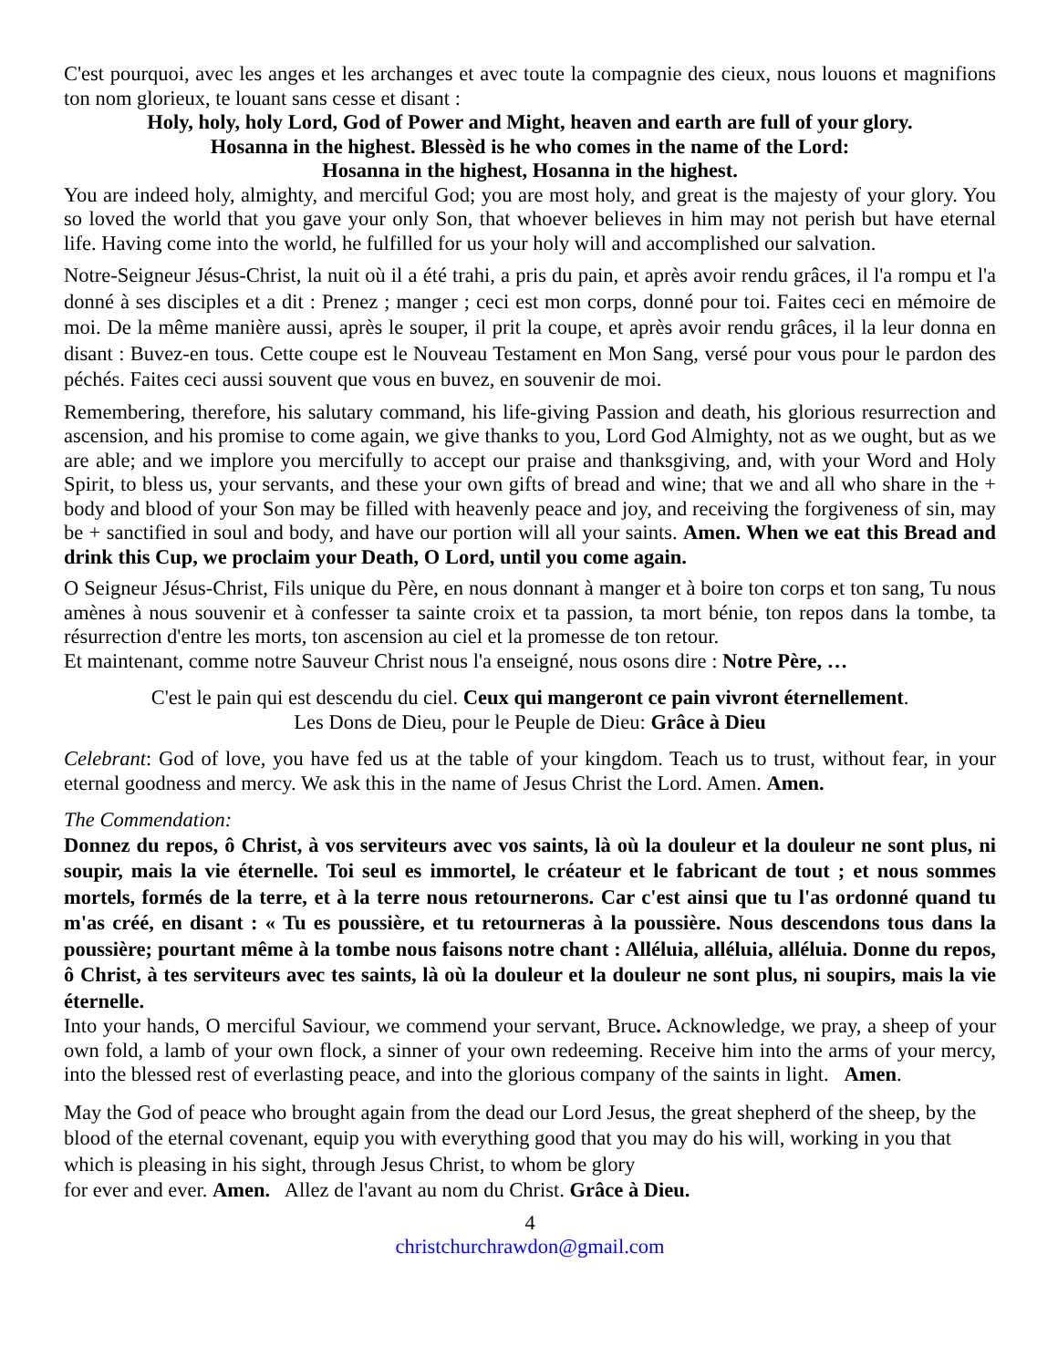C'est pourquoi, avec les anges et les archanges et avec toute la compagnie des cieux, nous louons et magnifions ton nom glorieux, te louant sans cesse et disant :
Holy, holy, holy Lord, God of Power and Might, heaven and earth are full of your glory.
Hosanna in the highest. Blessèd is he who comes in the name of the Lord:
Hosanna in the highest, Hosanna in the highest.
You are indeed holy, almighty, and merciful God; you are most holy, and great is the majesty of your glory. You so loved the world that you gave your only Son, that whoever believes in him may not perish but have eternal life. Having come into the world, he fulfilled for us your holy will and accomplished our salvation.
Notre-Seigneur Jésus-Christ, la nuit où il a été trahi, a pris du pain, et après avoir rendu grâces, il l'a rompu et l'a donné à ses disciples et a dit : Prenez ; manger ; ceci est mon corps, donné pour toi. Faites ceci en mémoire de moi. De la même manière aussi, après le souper, il prit la coupe, et après avoir rendu grâces, il la leur donna en disant : Buvez-en tous. Cette coupe est le Nouveau Testament en Mon Sang, versé pour vous pour le pardon des péchés. Faites ceci aussi souvent que vous en buvez, en souvenir de moi.
Remembering, therefore, his salutary command, his life-giving Passion and death, his glorious resurrection and ascension, and his promise to come again, we give thanks to you, Lord God Almighty, not as we ought, but as we are able; and we implore you mercifully to accept our praise and thanksgiving, and, with your Word and Holy Spirit, to bless us, your servants, and these your own gifts of bread and wine; that we and all who share in the + body and blood of your Son may be filled with heavenly peace and joy, and receiving the forgiveness of sin, may be + sanctified in soul and body, and have our portion will all your saints. Amen. When we eat this Bread and drink this Cup, we proclaim your Death, O Lord, until you come again.
O Seigneur Jésus-Christ, Fils unique du Père, en nous donnant à manger et à boire ton corps et ton sang, Tu nous amènes à nous souvenir et à confesser ta sainte croix et ta passion, ta mort bénie, ton repos dans la tombe, ta résurrection d'entre les morts, ton ascension au ciel et la promesse de ton retour.
Et maintenant, comme notre Sauveur Christ nous l'a enseigné, nous osons dire : Notre Père, …
C'est le pain qui est descendu du ciel. Ceux qui mangeront ce pain vivront éternellement.
Les Dons de Dieu, pour le Peuple de Dieu: Grâce à Dieu
Celebrant: God of love, you have fed us at the table of your kingdom. Teach us to trust, without fear, in your eternal goodness and mercy. We ask this in the name of Jesus Christ the Lord. Amen. Amen.
The Commendation:
Donnez du repos, ô Christ, à vos serviteurs avec vos saints, là où la douleur et la douleur ne sont plus, ni soupir, mais la vie éternelle. Toi seul es immortel, le créateur et le fabricant de tout ; et nous sommes mortels, formés de la terre, et à la terre nous retournerons. Car c'est ainsi que tu l'as ordonné quand tu m'as créé, en disant : « Tu es poussière, et tu retourneras à la poussière. Nous descendons tous dans la poussière; pourtant même à la tombe nous faisons notre chant : Alléluia, alléluia, alléluia. Donne du repos, ô Christ, à tes serviteurs avec tes saints, là où la douleur et la douleur ne sont plus, ni soupirs, mais la vie éternelle.
Into your hands, O merciful Saviour, we commend your servant, Bruce. Acknowledge, we pray, a sheep of your own fold, a lamb of your own flock, a sinner of your own redeeming. Receive him into the arms of your mercy, into the blessed rest of everlasting peace, and into the glorious company of the saints in light. Amen.
May the God of peace who brought again from the dead our Lord Jesus, the great shepherd of the sheep, by the blood of the eternal covenant, equip you with everything good that you may do his will, working in you that which is pleasing in his sight, through Jesus Christ, to whom be glory
for ever and ever. Amen. Allez de l'avant au nom du Christ. Grâce à Dieu.
4
christchurchrawdon@gmail.com